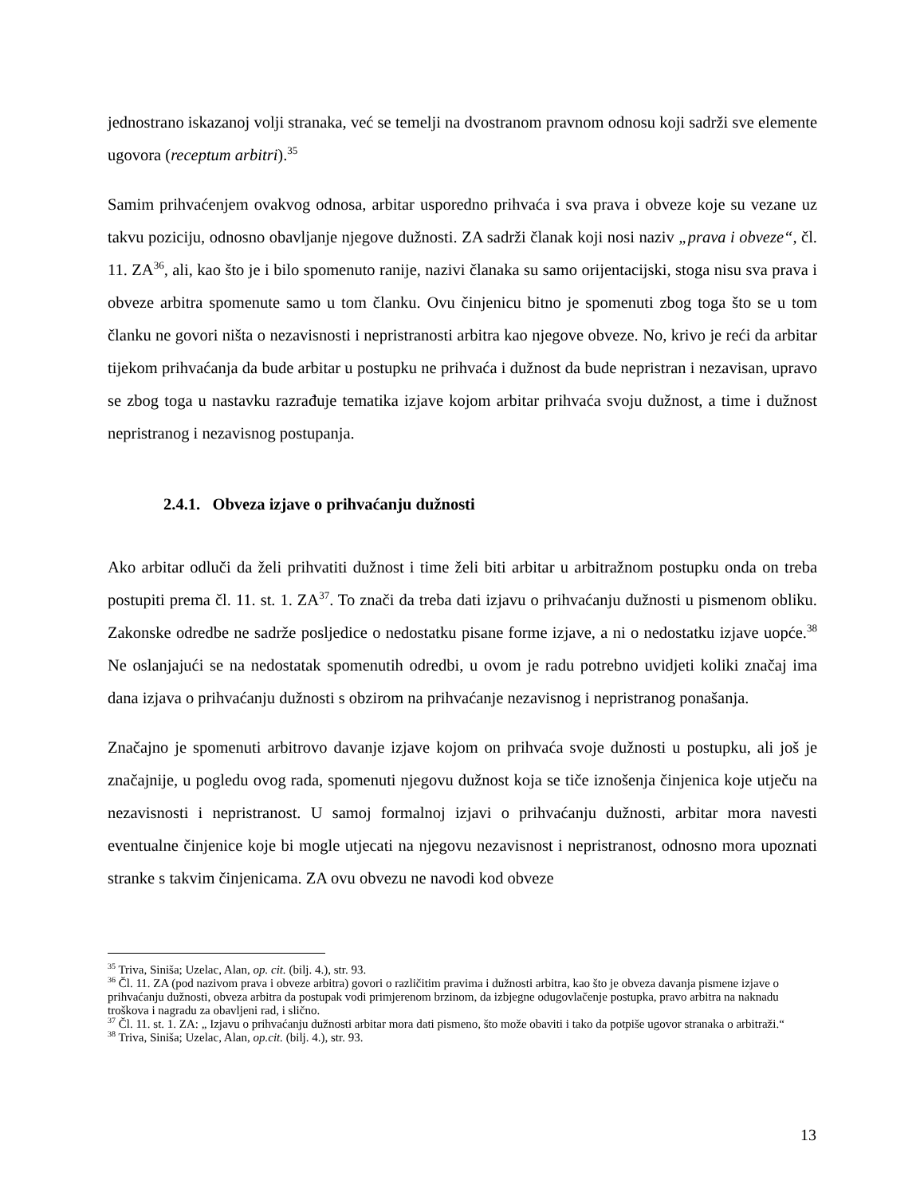jednostrano iskazanoj volji stranaka, već se temelji na dvostranom pravnom odnosu koji sadrži sve elemente ugovora (receptum arbitri).<sup>35</sup>
Samim prihvaćenjem ovakvog odnosa, arbitar usporedno prihvaća i sva prava i obveze koje su vezane uz takvu poziciju, odnosno obavljanje njegove dužnosti. ZA sadrži članak koji nosi naziv „prava i obveze“, čl. 11. ZA<sup>36</sup>, ali, kao što je i bilo spomenuto ranije, nazivi članaka su samo orijentacijski, stoga nisu sva prava i obveze arbitra spomenute samo u tom članku. Ovu činjenicu bitno je spomenuti zbog toga što se u tom članku ne govori ništa o nezavisnosti i nepristranosti arbitra kao njegove obveze. No, krivo je reći da arbitar tijekom prihvaćanja da bude arbitar u postupku ne prihvaća i dužnost da bude nepristran i nezavisan, upravo se zbog toga u nastavku razrađuje tematika izjave kojom arbitar prihvaća svoju dužnost, a time i dužnost nepristranog i nezavisnog postupanja.
2.4.1. Obveza izjave o prihvaćanju dužnosti
Ako arbitar odluči da želi prihvatiti dužnost i time želi biti arbitar u arbitražnom postupku onda on treba postupiti prema čl. 11. st. 1. ZA<sup>37</sup>. To znači da treba dati izjavu o prihvaćanju dužnosti u pismenom obliku. Zakonske odredbe ne sadrže posljedice o nedostatku pisane forme izjave, a ni o nedostatku izjave uopće.<sup>38</sup> Ne oslanjajući se na nedostatak spomenutih odredbi, u ovom je radu potrebno uvidjeti koliki značaj ima dana izjava o prihvaćanju dužnosti s obzirom na prihvaćanje nezavisnog i nepristranog ponašanja.
Značajno je spomenuti arbitrovo davanje izjave kojom on prihvaća svoje dužnosti u postupku, ali još je značajnije, u pogledu ovog rada, spomenuti njegovu dužnost koja se tiče iznošenja činjenica koje utječu na nezavisnosti i nepristranost. U samoj formalnoj izjavi o prihvaćanju dužnosti, arbitar mora navesti eventualne činjenice koje bi mogle utjecati na njegovu nezavisnost i nepristranost, odnosno mora upoznati stranke s takvim činjenicama. ZA ovu obvezu ne navodi kod obveze
<sup>35</sup> Triva, Siniša; Uzelac, Alan, op. cit. (bilj. 4.), str. 93.
<sup>36</sup> Čl. 11. ZA (pod nazivom prava i obveze arbitra) govori o različitim pravima i dužnosti arbitra, kao što je obveza davanja pismene izjave o prihvaćanju dužnosti, obveza arbitra da postupak vodi primjerenom brzinom, da izbjegne odugovlačenje postupka, pravo arbitra na naknadu troškova i nagradu za obavljeni rad, i slično.
<sup>37</sup> Čl. 11. st. 1. ZA: „ Izjavu o prihvaćanju dužnosti arbitar mora dati pismeno, što može obaviti i tako da potpiše ugovor stranaka o arbitraži.“
<sup>38</sup> Triva, Siniša; Uzelac, Alan, op.cit. (bilj. 4.), str. 93.
13